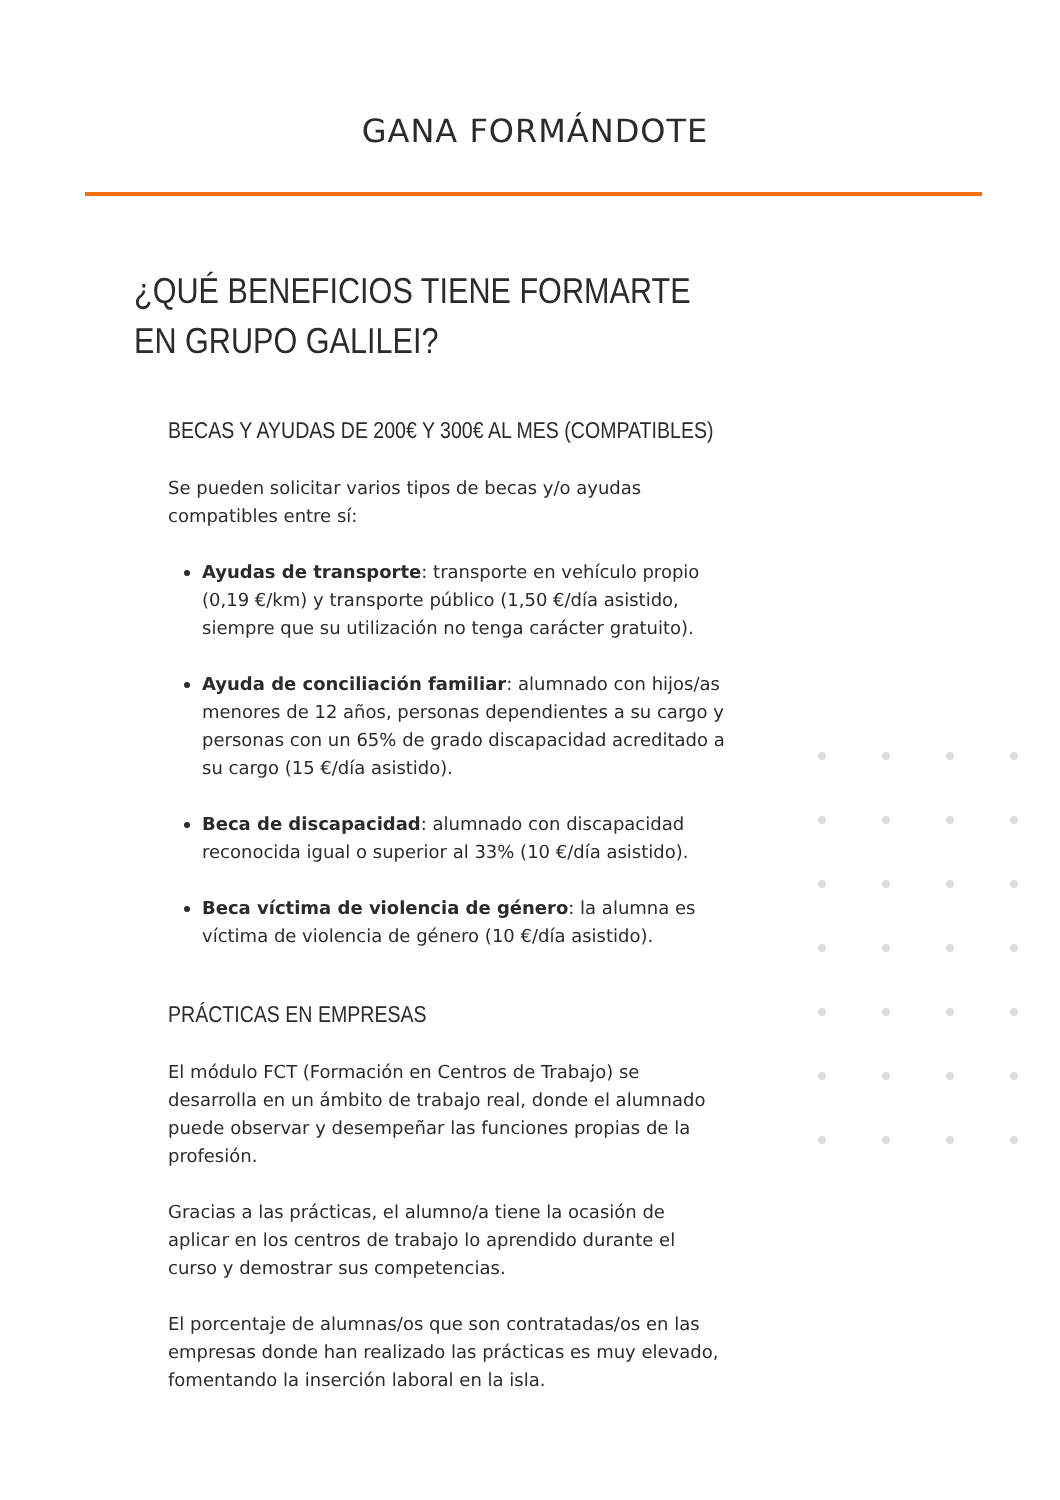GANA FORMÁNDOTE
¿QUÉ BENEFICIOS TIENE FORMARTE
EN GRUPO GALILEI?
BECAS Y AYUDAS DE 200€ Y 300€ AL MES (COMPATIBLES)
Se pueden solicitar varios tipos de becas y/o ayudas compatibles entre sí:
Ayudas de transporte: transporte en vehículo propio (0,19 €/km) y transporte público (1,50 €/día asistido, siempre que su utilización no tenga carácter gratuito).
Ayuda de conciliación familiar: alumnado con hijos/as menores de 12 años, personas dependientes a su cargo y personas con un 65% de grado discapacidad acreditado a su cargo (15 €/día asistido).
Beca de discapacidad: alumnado con discapacidad reconocida igual o superior al 33% (10 €/día asistido).
Beca víctima de violencia de género: la alumna es víctima de violencia de género (10 €/día asistido).
PRÁCTICAS EN EMPRESAS
El módulo FCT (Formación en Centros de Trabajo) se desarrolla en un ámbito de trabajo real, donde el alumnado puede observar y desempeñar las funciones propias de la profesión.
Gracias a las prácticas, el alumno/a tiene la ocasión de aplicar en los centros de trabajo lo aprendido durante el curso y demostrar sus competencias.
El porcentaje de alumnas/os que son contratadas/os en las empresas donde han realizado las prácticas es muy elevado, fomentando la inserción laboral en la isla.